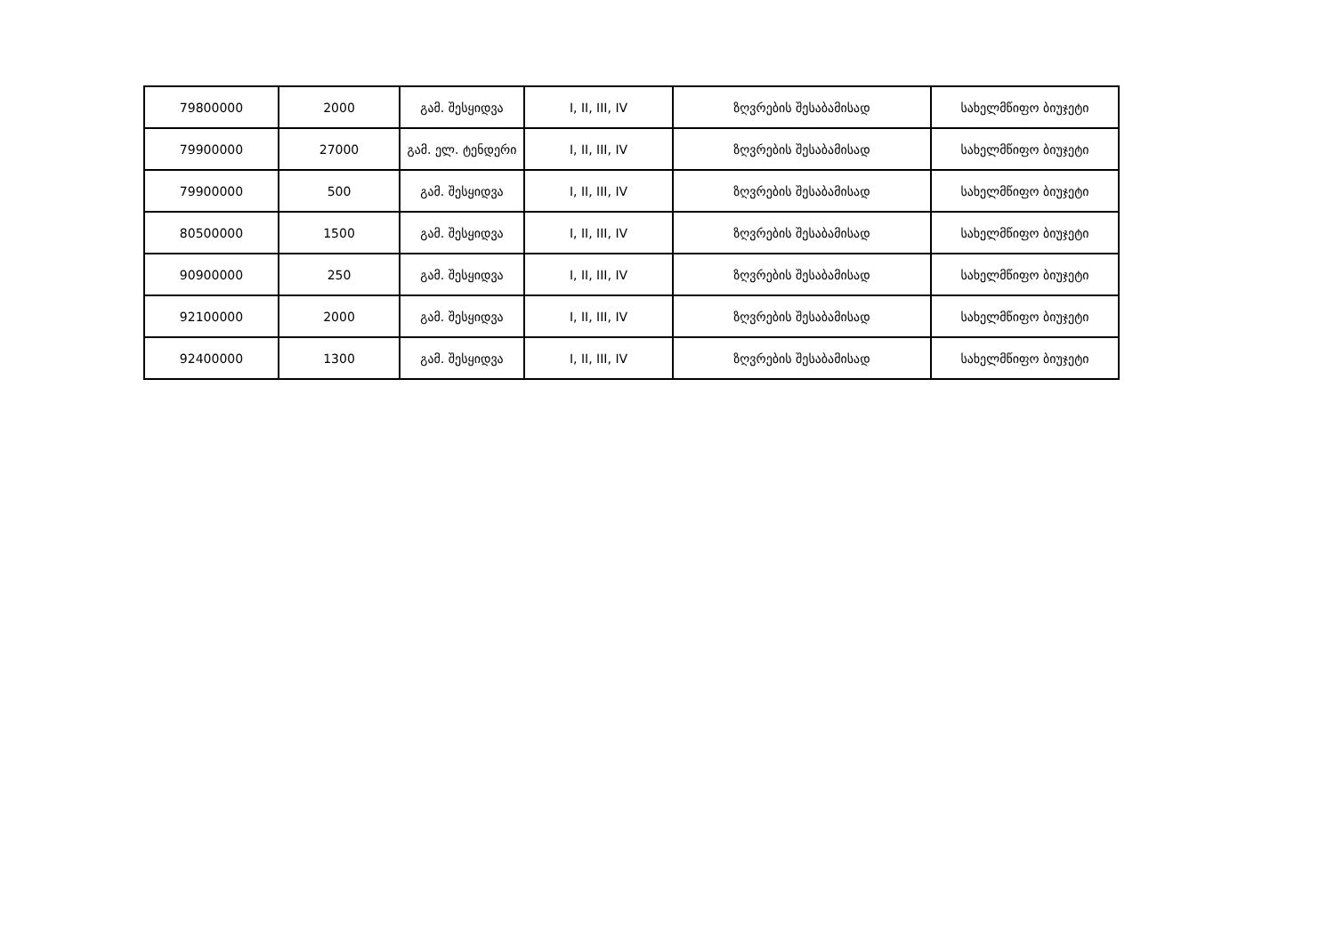| 79800000 | 2000 | გამ. შესყიდვა | I, II, III, IV | ზღვრების შესაბამისად | სახელმწიფო ბიუჯეტი |
| 79900000 | 27000 | გამ. ელ. ტენდერი | I, II, III, IV | ზღვრების შესაბამისად | სახელმწიფო ბიუჯეტი |
| 79900000 | 500 | გამ. შესყიდვა | I, II, III, IV | ზღვრების შესაბამისად | სახელმწიფო ბიუჯეტი |
| 80500000 | 1500 | გამ. შესყიდვა | I, II, III, IV | ზღვრების შესაბამისად | სახელმწიფო ბიუჯეტი |
| 90900000 | 250 | გამ. შესყიდვა | I, II, III, IV | ზღვრების შესაბამისად | სახელმწიფო ბიუჯეტი |
| 92100000 | 2000 | გამ. შესყიდვა | I, II, III, IV | ზღვრების შესაბამისად | სახელმწიფო ბიუჯეტი |
| 92400000 | 1300 | გამ. შესყიდვა | I, II, III, IV | ზღვრების შესაბამისად | სახელმწიფო ბიუჯეტი |